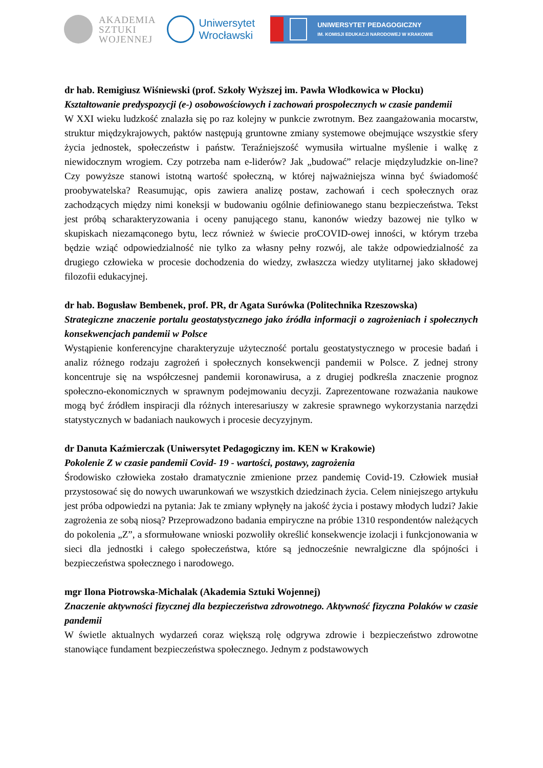AKADEMIA
SZTUKI
WOJENNEJ
Uniwersytet
Wrocławski
UNIWERSYTET PEDAGOGICZNY
IM. KOMISJI EDUKACJI NARODOWEJ W KRAKOWIE
dr hab. Remigiusz Wiśniewski (prof. Szkoły Wyższej im. Pawła Włodkowica w Płocku)
Kształtowanie predyspozycji (e-) osobowościowych i zachowań prospołecznych w czasie pandemii
W XXI wieku ludzkość znalazła się po raz kolejny w punkcie zwrotnym. Bez zaangażowania mocarstw, struktur międzykrajowych, paktów następują gruntowne zmiany systemowe obejmujące wszystkie sfery życia jednostek, społeczeństw i państw. Teraźniejszość wymusiła wirtualne myślenie i walkę z niewidocznym wrogiem. Czy potrzeba nam e-liderów? Jak „budować” relacje międzyludzkie on-line? Czy powyższe stanowi istotną wartość społeczną, w której najważniejsza winna być świadomość proobywatelska? Reasumując, opis zawiera analizę postaw, zachowań i cech społecznych oraz zachodzących między nimi koneksji w budowaniu ogólnie definiowanego stanu bezpieczeństwa. Tekst jest próbą scharakteryzowania i oceny panującego stanu, kanonów wiedzy bazowej nie tylko w skupiskach niezamąconego bytu, lecz również w świecie proCOVID-owej inności, w którym trzeba będzie wziąć odpowiedzialność nie tylko za własny pełny rozwój, ale także odpowiedzialność za drugiego człowieka w procesie dochodzenia do wiedzy, zwłaszcza wiedzy utylitarnej jako składowej filozofii edukacyjnej.
dr hab. Bogusław Bembenek, prof. PR, dr Agata Surówka (Politechnika Rzeszowska)
Strategiczne znaczenie portalu geostatystycznego jako źródła informacji o zagrożeniach i społecznych konsekwencjach pandemii w Polsce
Wystąpienie konferencyjne charakteryzuje użyteczność portalu geostatystycznego w procesie badań i analiz różnego rodzaju zagrożeń i społecznych konsekwencji pandemii w Polsce. Z jednej strony koncentruje się na współczesnej pandemii koronawirusa, a z drugiej podkreśla znaczenie prognoz społeczno-ekonomicznych w sprawnym podejmowaniu decyzji. Zaprezentowane rozważania naukowe mogą być źródłem inspiracji dla różnych interesariuszy w zakresie sprawnego wykorzystania narzędzi statystycznych w badaniach naukowych i procesie decyzyjnym.
dr Danuta Kaźmierczak (Uniwersytet Pedagogiczny im. KEN w Krakowie)
Pokolenie Z w czasie pandemii Covid- 19 - wartości, postawy, zagrożenia
Środowisko człowieka zostało dramatycznie zmienione przez pandemię Covid-19. Człowiek musiał przystosować się do nowych uwarunkowań we wszystkich dziedzinach życia. Celem niniejszego artykułu jest próba odpowiedzi na pytania: Jak te zmiany wpłynęły na jakość życia i postawy młodych ludzi? Jakie zagrożenia ze sobą niosą? Przeprowadzono badania empiryczne na próbie 1310 respondentów należących do pokolenia „Z”, a sformułowane wnioski pozwoliły określić konsekwencje izolacji i funkcjonowania w sieci dla jednostki i całego społeczeństwa, które są jednocześnie newralgiczne dla spójności i bezpieczeństwa społecznego i narodowego.
mgr Ilona Piotrowska-Michalak (Akademia Sztuki Wojennej)
Znaczenie aktywności fizycznej dla bezpieczeństwa zdrowotnego. Aktywność fizyczna Polaków w czasie pandemii
W świetle aktualnych wydarzeń coraz większą rolę odgrywa zdrowie i bezpieczeństwo zdrowotne stanowiące fundament bezpieczeństwa społecznego. Jednym z podstawowych